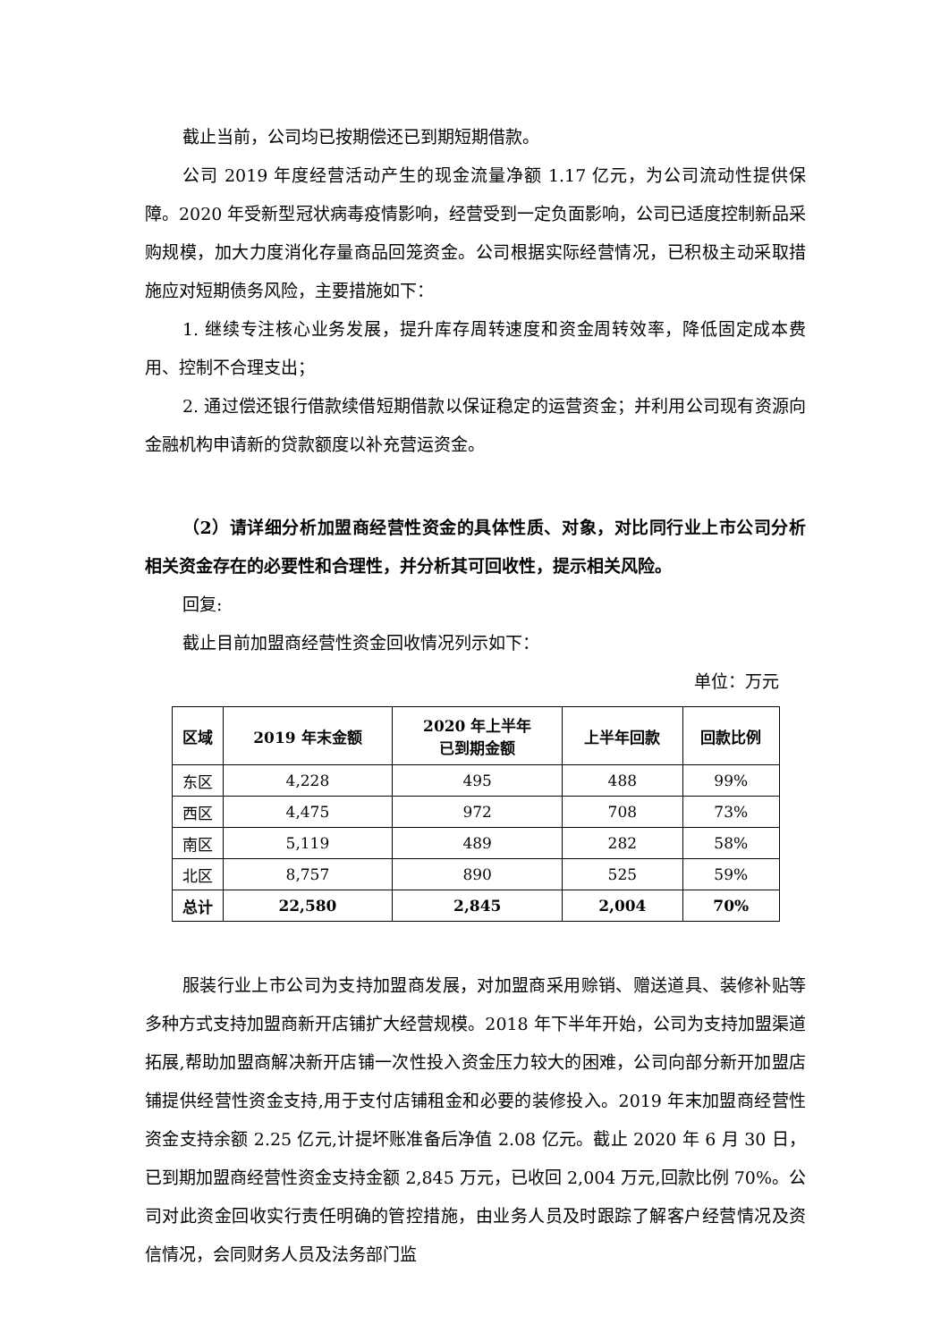截止当前，公司均已按期偿还已到期短期借款。
公司 2019 年度经营活动产生的现金流量净额 1.17 亿元，为公司流动性提供保障。2020 年受新型冠状病毒疫情影响，经营受到一定负面影响，公司已适度控制新品采购规模，加大力度消化存量商品回笼资金。公司根据实际经营情况，已积极主动采取措施应对短期债务风险，主要措施如下：
1. 继续专注核心业务发展，提升库存周转速度和资金周转效率，降低固定成本费用、控制不合理支出；
2. 通过偿还银行借款续借短期借款以保证稳定的运营资金；并利用公司现有资源向金融机构申请新的贷款额度以补充营运资金。
（2）请详细分析加盟商经营性资金的具体性质、对象，对比同行业上市公司分析相关资金存在的必要性和合理性，并分析其可回收性，提示相关风险。
回复:
截止目前加盟商经营性资金回收情况列示如下：
单位：万元
| 区域 | 2019 年末金额 | 2020 年上半年 已到期金额 | 上半年回款 | 回款比例 |
| --- | --- | --- | --- | --- |
| 东区 | 4,228 | 495 | 488 | 99% |
| 西区 | 4,475 | 972 | 708 | 73% |
| 南区 | 5,119 | 489 | 282 | 58% |
| 北区 | 8,757 | 890 | 525 | 59% |
| 总计 | 22,580 | 2,845 | 2,004 | 70% |
服装行业上市公司为支持加盟商发展，对加盟商采用赊销、赠送道具、装修补贴等多种方式支持加盟商新开店铺扩大经营规模。2018 年下半年开始，公司为支持加盟渠道拓展,帮助加盟商解决新开店铺一次性投入资金压力较大的困难，公司向部分新开加盟店铺提供经营性资金支持,用于支付店铺租金和必要的装修投入。2019 年末加盟商经营性资金支持余额 2.25 亿元,计提坏账准备后净值 2.08 亿元。截止 2020 年 6 月 30 日，已到期加盟商经营性资金支持金额 2,845 万元，已收回 2,004 万元,回款比例 70%。公司对此资金回收实行责任明确的管控措施，由业务人员及时跟踪了解客户经营情况及资信情况，会同财务人员及法务部门监